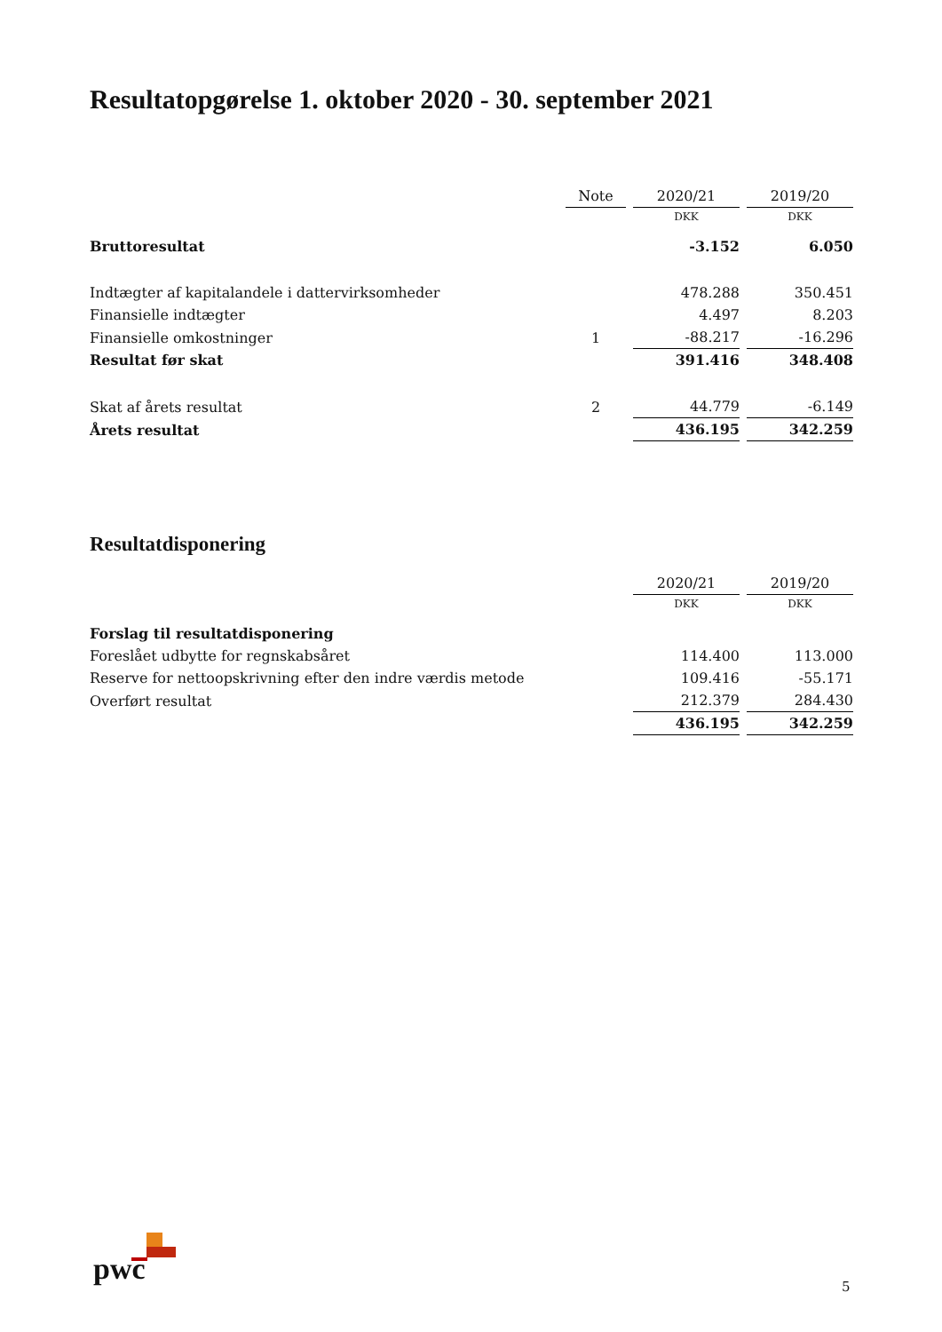Resultatopgørelse 1. oktober 2020 - 30. september 2021
| | Note | 2020/21 | 2019/20 |
| --- | --- | --- | --- |
| | | DKK | DKK |
| Bruttoresultat | | -3.152 | 6.050 |
| Indtægter af kapitalandele i dattervirksomheder | | 478.288 | 350.451 |
| Finansielle indtægter | | 4.497 | 8.203 |
| Finansielle omkostninger | 1 | -88.217 | -16.296 |
| Resultat før skat | | 391.416 | 348.408 |
| Skat af årets resultat | 2 | 44.779 | -6.149 |
| Årets resultat | | 436.195 | 342.259 |
Resultatdisponering
| | 2020/21 | 2019/20 |
| --- | --- | --- |
| | DKK | DKK |
| Forslag til resultatdisponering | | |
| Foreslået udbytte for regnskabsåret | 114.400 | 113.000 |
| Reserve for nettoopskrivning efter den indre værdis metode | 109.416 | -55.171 |
| Overført resultat | 212.379 | 284.430 |
| | 436.195 | 342.259 |
pwc 5